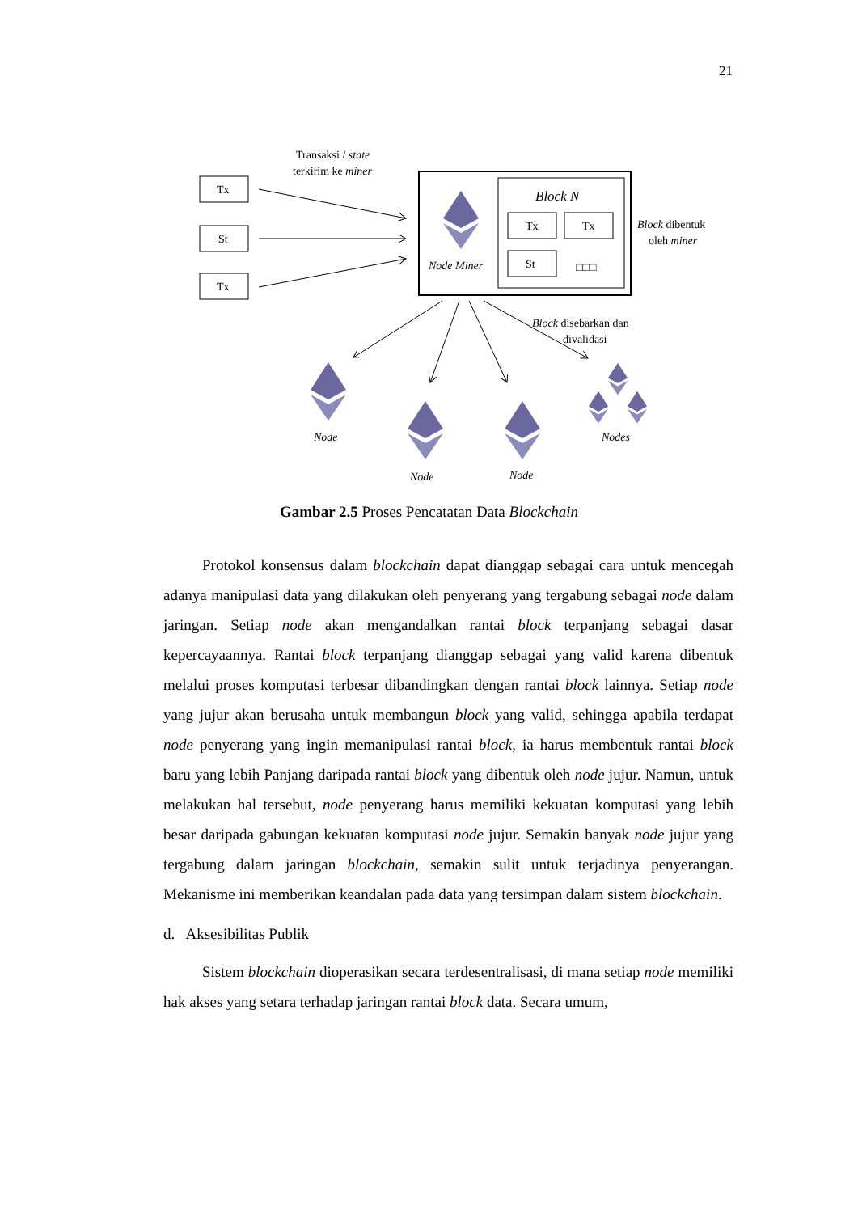21
Transaksi / state
terkirim ke miner
Tx
St
Tx
Block N
Tx
Tx
St
□□□
Node Miner
Block dibentuk
oleh miner
Block disebarkan dan
divalidasi
Node
Node
Node
Nodes
Gambar 2.5 Proses Pencatatan Data Blockchain
Protokol konsensus dalam blockchain dapat dianggap sebagai cara untuk mencegah adanya manipulasi data yang dilakukan oleh penyerang yang tergabung sebagai node dalam jaringan. Setiap node akan mengandalkan rantai block terpanjang sebagai dasar kepercayaannya. Rantai block terpanjang dianggap sebagai yang valid karena dibentuk melalui proses komputasi terbesar dibandingkan dengan rantai block lainnya. Setiap node yang jujur akan berusaha untuk membangun block yang valid, sehingga apabila terdapat node penyerang yang ingin memanipulasi rantai block, ia harus membentuk rantai block baru yang lebih Panjang daripada rantai block yang dibentuk oleh node jujur. Namun, untuk melakukan hal tersebut, node penyerang harus memiliki kekuatan komputasi yang lebih besar daripada gabungan kekuatan komputasi node jujur. Semakin banyak node jujur yang tergabung dalam jaringan blockchain, semakin sulit untuk terjadinya penyerangan. Mekanisme ini memberikan keandalan pada data yang tersimpan dalam sistem blockchain.
d. Aksesibilitas Publik
Sistem blockchain dioperasikan secara terdesentralisasi, di mana setiap node memiliki hak akses yang setara terhadap jaringan rantai block data. Secara umum,